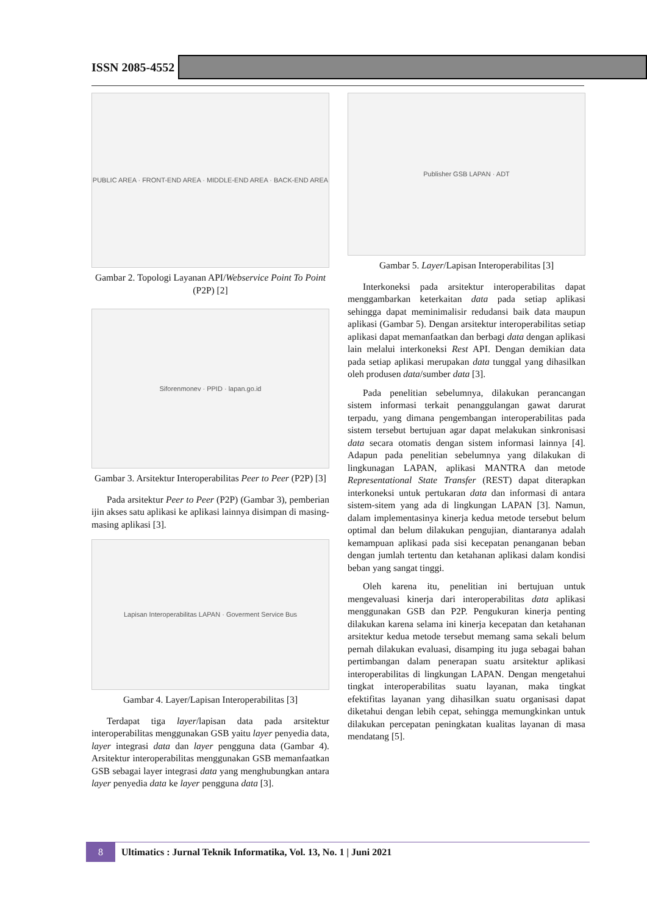ISSN 2085-4552
PUBLIC AREA · FRONT-END AREA · MIDDLE-END AREA · BACK-END AREA
Gambar 2. Topologi Layanan API/Webservice Point To Point (P2P) [2]
Sifore­nmonev · PPID · lapan.go.id
Gambar 3. Arsitektur Interoperabilitas Peer to Peer (P2P) [3]
Pada arsitektur Peer to Peer (P2P) (Gambar 3), pemberian ijin akses satu aplikasi ke aplikasi lainnya disimpan di masing-masing aplikasi [3].
Lapisan Interoperabilitas LAPAN · Goverment Service Bus
Gambar 4. Layer/Lapisan Interoperabilitas [3]
Terdapat tiga layer/lapisan data pada arsitektur interoperabilitas menggunakan GSB yaitu layer penyedia data, layer integrasi data dan layer pengguna data (Gambar 4). Arsitektur interoperabilitas menggunakan GSB memanfaatkan GSB sebagai layer integrasi data yang menghubungkan antara layer penyedia data ke layer pengguna data [3].
Publisher GSB LAPAN · ADT
Gambar 5. Layer/Lapisan Interoperabilitas [3]
Interkoneksi pada arsitektur interoperabilitas dapat menggambarkan keterkaitan data pada setiap aplikasi sehingga dapat meminimalisir redudansi baik data maupun aplikasi (Gambar 5). Dengan arsitektur interoperabilitas setiap aplikasi dapat memanfaatkan dan berbagi data dengan aplikasi lain melalui interkoneksi Rest API. Dengan demikian data pada setiap aplikasi merupakan data tunggal yang dihasilkan oleh produsen data/sumber data [3].
Pada penelitian sebelumnya, dilakukan perancangan sistem informasi terkait penanggulangan gawat darurat terpadu, yang dimana pengembangan interoperabilitas pada sistem tersebut bertujuan agar dapat melakukan sinkronisasi data secara otomatis dengan sistem informasi lainnya [4]. Adapun pada penelitian sebelumnya yang dilakukan di lingkunagan LAPAN, aplikasi MANTRA dan metode Representational State Transfer (REST) dapat diterapkan interkoneksi untuk pertukaran data dan informasi di antara sistem-sitem yang ada di lingkungan LAPAN [3]. Namun, dalam implementasinya kinerja kedua metode tersebut belum optimal dan belum dilakukan pengujian, diantaranya adalah kemampuan aplikasi pada sisi kecepatan penanganan beban dengan jumlah tertentu dan ketahanan aplikasi dalam kondisi beban yang sangat tinggi.
Oleh karena itu, penelitian ini bertujuan untuk mengevaluasi kinerja dari interoperabilitas data aplikasi menggunakan GSB dan P2P. Pengukuran kinerja penting dilakukan karena selama ini kinerja kecepatan dan ketahanan arsitektur kedua metode tersebut memang sama sekali belum pernah dilakukan evaluasi, disamping itu juga sebagai bahan pertimbangan dalam penerapan suatu arsitektur aplikasi interoperabilitas di lingkungan LAPAN. Dengan mengetahui tingkat interoperabilitas suatu layanan, maka tingkat efektifitas layanan yang dihasilkan suatu organisasi dapat diketahui dengan lebih cepat, sehingga memungkinkan untuk dilakukan percepatan peningkatan kualitas layanan di masa mendatang [5].
8
Ultimatics : Jurnal Teknik Informatika, Vol. 13, No. 1 | Juni 2021